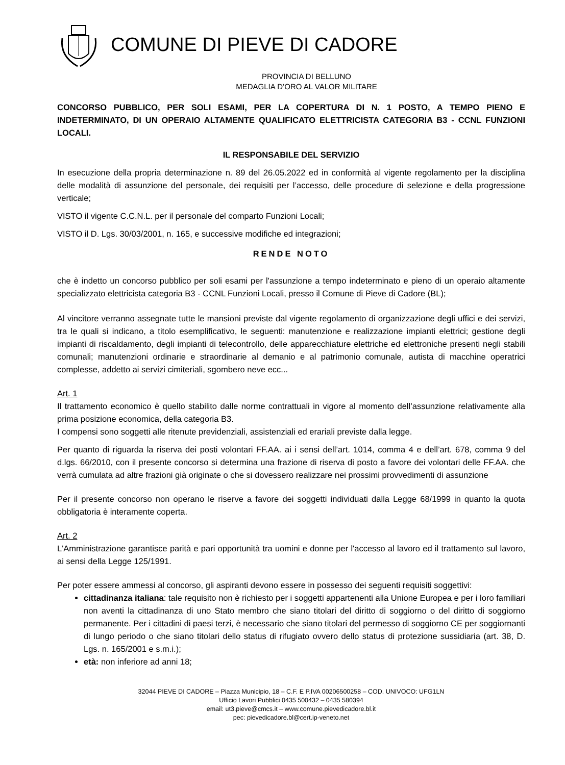COMUNE DI PIEVE DI CADORE
PROVINCIA DI BELLUNO
MEDAGLIA D’ORO AL VALOR MILITARE
CONCORSO PUBBLICO, PER SOLI ESAMI, PER LA COPERTURA DI N. 1 POSTO, A TEMPO PIENO E INDETERMINATO, DI UN OPERAIO ALTAMENTE QUALIFICATO ELETTRICISTA CATEGORIA B3 - CCNL FUNZIONI LOCALI.
IL RESPONSABILE DEL SERVIZIO
In esecuzione della propria determinazione n. 89 del 26.05.2022 ed in conformità al vigente regolamento per la disciplina delle modalità di assunzione del personale, dei requisiti per l’accesso, delle procedure di selezione e della progressione verticale;
VISTO il vigente C.C.N.L. per il personale del comparto Funzioni Locali;
VISTO il D. Lgs. 30/03/2001, n. 165, e successive modifiche ed integrazioni;
RENDE NOTO
che è indetto un concorso pubblico per soli esami per l'assunzione a tempo indeterminato e pieno di un operaio altamente specializzato elettricista categoria B3 - CCNL Funzioni Locali, presso il Comune di Pieve di Cadore (BL);
Al vincitore verranno assegnate tutte le mansioni previste dal vigente regolamento di organizzazione degli uffici e dei servizi, tra le quali si indicano, a titolo esemplificativo, le seguenti: manutenzione e realizzazione impianti elettrici; gestione degli impianti di riscaldamento, degli impianti di telecontrollo, delle apparecchiature elettriche ed elettroniche presenti negli stabili comunali; manutenzioni ordinarie e straordinarie al demanio e al patrimonio comunale, autista di macchine operatrici complesse, addetto ai servizi cimiteriali, sgombero neve ecc...
Art. 1
Il trattamento economico è quello stabilito dalle norme contrattuali in vigore al momento dell’assunzione relativamente alla prima posizione economica, della categoria B3.
I compensi sono soggetti alle ritenute previdenziali, assistenziali ed erariali previste dalla legge.
Per quanto di riguarda la riserva dei posti volontari FF.AA. ai i sensi dell’art. 1014, comma 4 e dell’art. 678, comma 9 del d.lgs. 66/2010, con il presente concorso si determina una frazione di riserva di posto a favore dei volontari delle FF.AA. che verrà cumulata ad altre frazioni già originate o che si dovessero realizzare nei prossimi provvedimenti di assunzione
Per il presente concorso non operano le riserve a favore dei soggetti individuati dalla Legge 68/1999 in quanto la quota obbligatoria è interamente coperta.
Art. 2
L'Amministrazione garantisce parità e pari opportunità tra uomini e donne per l'accesso al lavoro ed il trattamento sul lavoro, ai sensi della Legge 125/1991.
Per poter essere ammessi al concorso, gli aspiranti devono essere in possesso dei seguenti requisiti soggettivi:
cittadinanza italiana: tale requisito non è richiesto per i soggetti appartenenti alla Unione Europea e per i loro familiari non aventi la cittadinanza di uno Stato membro che siano titolari del diritto di soggiorno o del diritto di soggiorno permanente. Per i cittadini di paesi terzi, è necessario che siano titolari del permesso di soggiorno CE per soggiornanti di lungo periodo o che siano titolari dello status di rifugiato ovvero dello status di protezione sussidiaria (art. 38, D. Lgs. n. 165/2001 e s.m.i.);
età: non inferiore ad anni 18;
32044 PIEVE DI CADORE – Piazza Municipio, 18 – C.F. E P.IVA 00206500258 – COD. UNIVOCO: UFG1LN
Ufficio Lavori Pubblici 0435 500432 – 0435 580394
email: ut3.pieve@cmcs.it – www.comune.pievedicadore.bl.it
pec: pievedicadore.bl@cert.ip-veneto.net